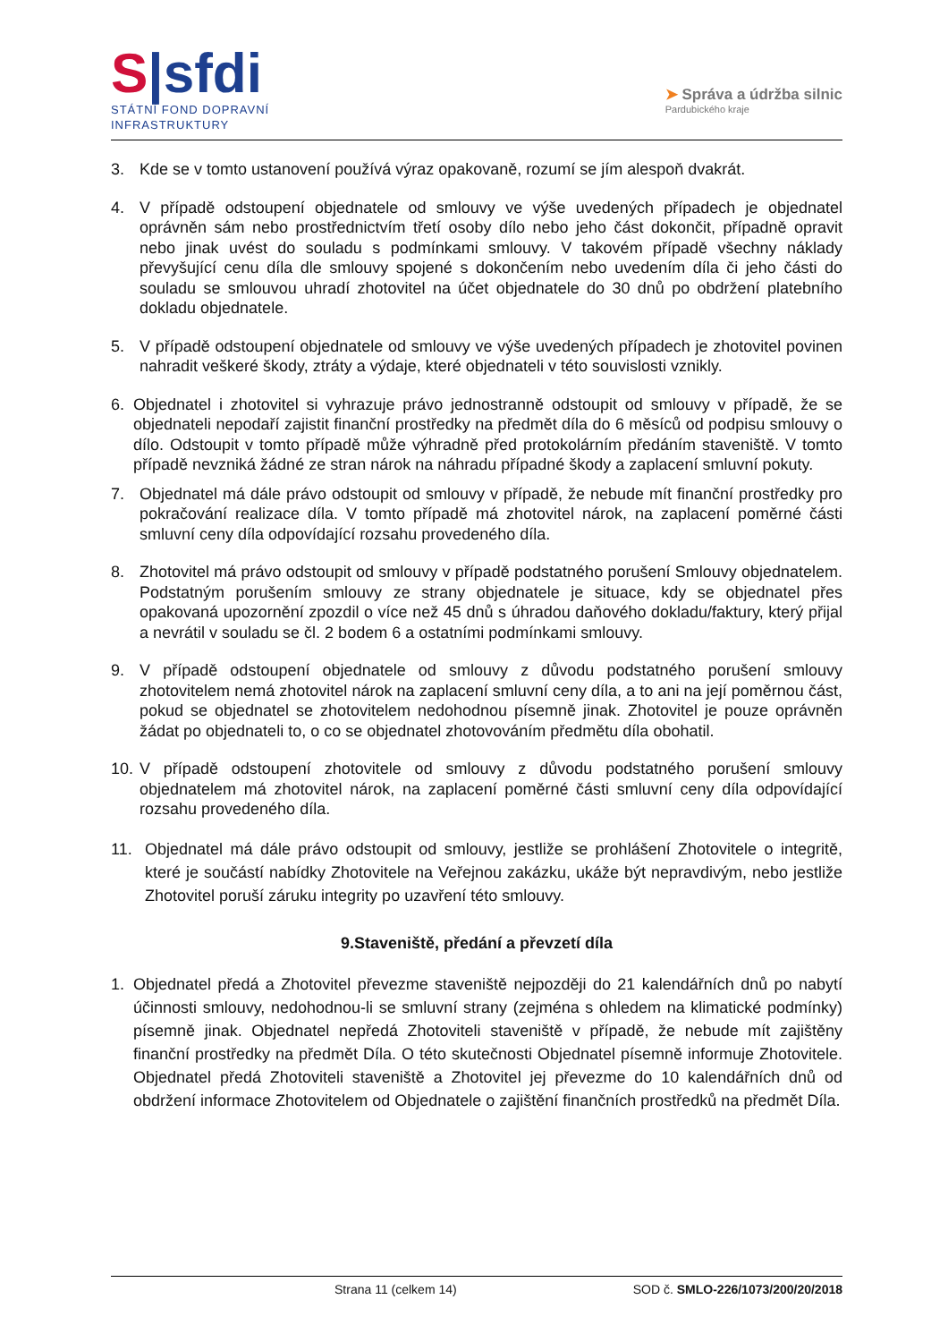S|sfdi
STÁTNÍ FOND DOPRAVNÍ
INFRASTRUKTURY
➤ Správa a údržba silnic
Pardubického kraje
3. Kde se v tomto ustanovení používá výraz opakovaně, rozumí se jím alespoň dvakrát.
4. V případě odstoupení objednatele od smlouvy ve výše uvedených případech je objednatel oprávněn sám nebo prostřednictvím třetí osoby dílo nebo jeho část dokončit, případně opravit nebo jinak uvést do souladu s podmínkami smlouvy. V takovém případě všechny náklady převyšující cenu díla dle smlouvy spojené s dokončením nebo uvedením díla či jeho části do souladu se smlouvou uhradí zhotovitel na účet objednatele do 30 dnů po obdržení platebního dokladu objednatele.
5. V případě odstoupení objednatele od smlouvy ve výše uvedených případech je zhotovitel povinen nahradit veškeré škody, ztráty a výdaje, které objednateli v této souvislosti vznikly.
6. Objednatel i zhotovitel si vyhrazuje právo jednostranně odstoupit od smlouvy v případě, že se objednateli nepodaří zajistit finanční prostředky na předmět díla do 6 měsíců od podpisu smlouvy o dílo. Odstoupit v tomto případě může výhradně před protokolárním předáním staveniště. V tomto případě nevzniká žádné ze stran nárok na náhradu případné škody a zaplacení smluvní pokuty.
7. Objednatel má dále právo odstoupit od smlouvy v případě, že nebude mít finanční prostředky pro pokračování realizace díla. V tomto případě má zhotovitel nárok, na zaplacení poměrné části smluvní ceny díla odpovídající rozsahu provedeného díla.
8. Zhotovitel má právo odstoupit od smlouvy v případě podstatného porušení Smlouvy objednatelem. Podstatným porušením smlouvy ze strany objednatele je situace, kdy se objednatel přes opakovaná upozornění zpozdil o více než 45 dnů s úhradou daňového dokladu/faktury, který přijal a nevrátil v souladu se čl. 2 bodem 6 a ostatními podmínkami smlouvy.
9. V případě odstoupení objednatele od smlouvy z důvodu podstatného porušení smlouvy zhotovitelem nemá zhotovitel nárok na zaplacení smluvní ceny díla, a to ani na její poměrnou část, pokud se objednatel se zhotovitelem nedohodnou písemně jinak. Zhotovitel je pouze oprávněn žádat po objednateli to, o co se objednatel zhotovováním předmětu díla obohatil.
10. V případě odstoupení zhotovitele od smlouvy z důvodu podstatného porušení smlouvy objednatelem má zhotovitel nárok, na zaplacení poměrné části smluvní ceny díla odpovídající rozsahu provedeného díla.
11. Objednatel má dále právo odstoupit od smlouvy, jestliže se prohlášení Zhotovitele o integritě, které je součástí nabídky Zhotovitele na Veřejnou zakázku, ukáže být nepravdivým, nebo jestliže Zhotovitel poruší záruku integrity po uzavření této smlouvy.
9.Staveniště, předání a převzetí díla
1. Objednatel předá a Zhotovitel převezme staveniště nejpozději do 21 kalendářních dnů po nabytí účinnosti smlouvy, nedohodnou-li se smluvní strany (zejména s ohledem na klimatické podmínky) písemně jinak. Objednatel nepředá Zhotoviteli staveniště v případě, že nebude mít zajištěny finanční prostředky na předmět Díla. O této skutečnosti Objednatel písemně informuje Zhotovitele. Objednatel předá Zhotoviteli staveniště a Zhotovitel jej převezme do 10 kalendářních dnů od obdržení informace Zhotovitelem od Objednatele o zajištění finančních prostředků na předmět Díla.
Strana 11 (celkem 14) SOD č. SMLO-226/1073/200/20/2018